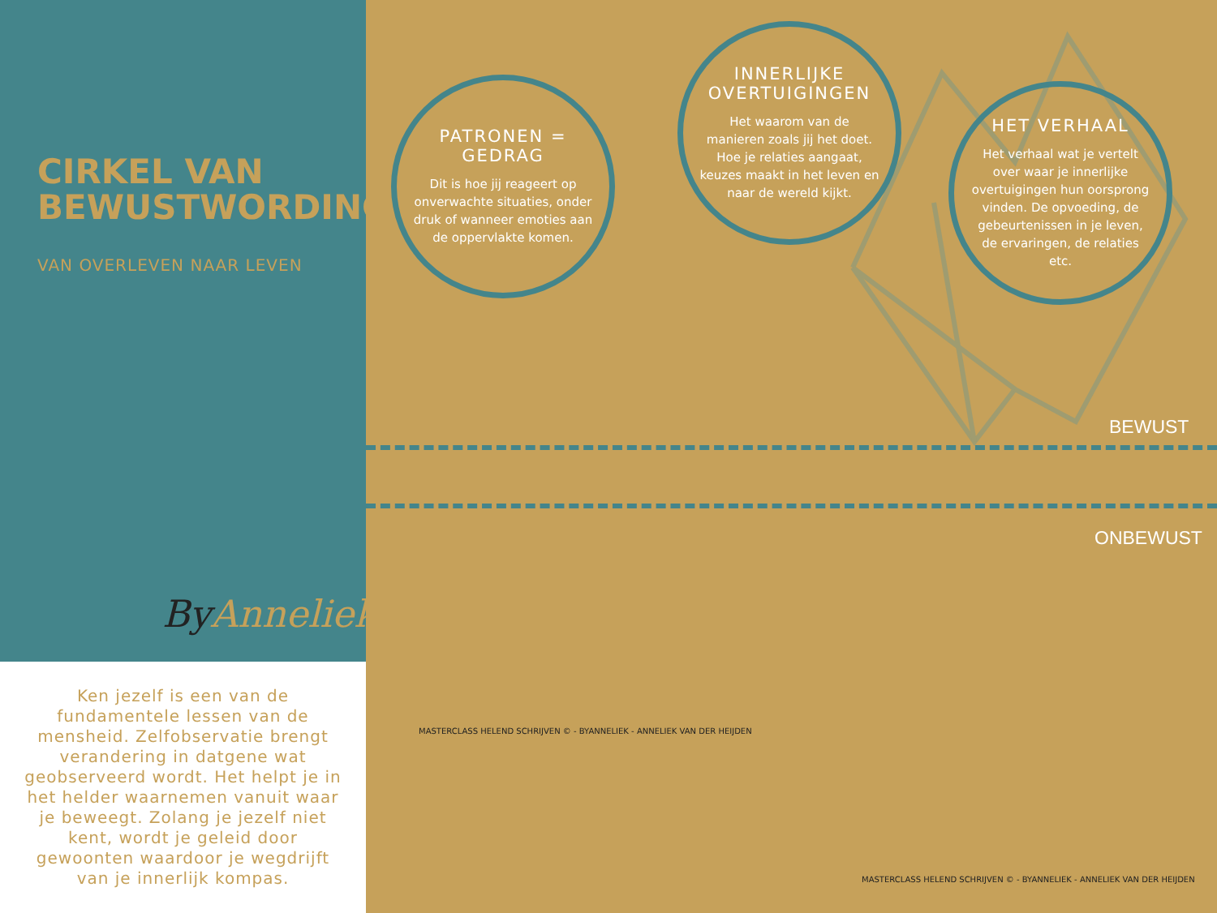CIRKEL VAN BEWUSTWORDING©
VAN OVERLEVEN NAAR LEVEN
By Anneliek
Ken jezelf is een van de fundamentele lessen van de mensheid. Zelfobservatie brengt verandering in datgene wat geobserveerd wordt. Het helpt je in het helder waarnemen vanuit waar je beweegt. Zolang je jezelf niet kent, wordt je geleid door gewoonten waardoor je wegdrijft van je innerlijk kompas.
PATRONEN = GEDRAG
Dit is hoe jij reageert op onverwachte situaties, onder druk of wanneer emoties aan de oppervlakte komen.
INNERLIJKE OVERTUIGINGEN
Het waarom van de manieren zoals jij het doet. Hoe je relaties aangaat, keuzes maakt in het leven en naar de wereld kijkt.
HET VERHAAL
Het verhaal wat je vertelt over waar je innerlijke overtuigingen hun oorsprong vinden. De opvoeding, de gebeurtenissen in je leven, de ervaringen, de relaties etc.
BEWUST
ONBEWUST
MASTERCLASS HELEND SCHRIJVEN © - BYANNELIEK - ANNELIEK VAN DER HEIJDEN
MASTERCLASS HELEND SCHRIJVEN © - BYANNELIEK - ANNELIEK VAN DER HEIJDEN